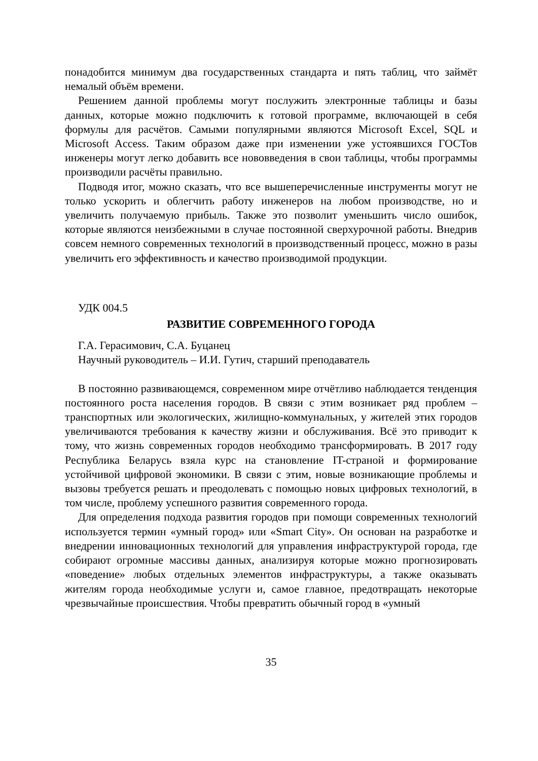понадобится минимум два государственных стандарта и пять таблиц, что займёт немалый объём времени.
Решением данной проблемы могут послужить электронные таблицы и базы данных, которые можно подключить к готовой программе, включающей в себя формулы для расчётов. Самыми популярными являются Microsoft Excel, SQL и Microsoft Access. Таким образом даже при изменении уже устоявшихся ГОСТов инженеры могут легко добавить все нововведения в свои таблицы, чтобы программы производили расчёты правильно.
Подводя итог, можно сказать, что все вышеперечисленные инструменты могут не только ускорить и облегчить работу инженеров на любом производстве, но и увеличить получаемую прибыль. Также это позволит уменьшить число ошибок, которые являются неизбежными в случае постоянной сверхурочной работы. Внедрив совсем немного современных технологий в производственный процесс, можно в разы увеличить его эффективность и качество производимой продукции.
УДК 004.5
РАЗВИТИЕ СОВРЕМЕННОГО ГОРОДА
Г.А. Герасимович, С.А. Буцанец
Научный руководитель – И.И. Гутич, старший преподаватель
В постоянно развивающемся, современном мире отчётливо наблюдается тенденция постоянного роста населения городов. В связи с этим возникает ряд проблем – транспортных или экологических, жилищно-коммунальных, у жителей этих городов увеличиваются требования к качеству жизни и обслуживания. Всё это приводит к тому, что жизнь современных городов необходимо трансформировать. В 2017 году Республика Беларусь взяла курс на становление IT-страной и формирование устойчивой цифровой экономики. В связи с этим, новые возникающие проблемы и вызовы требуется решать и преодолевать с помощью новых цифровых технологий, в том числе, проблему успешного развития современного города.
Для определения подхода развития городов при помощи современных технологий используется термин «умный город» или «Smart City». Он основан на разработке и внедрении инновационных технологий для управления инфраструктурой города, где собирают огромные массивы данных, анализируя которые можно прогнозировать «поведение» любых отдельных элементов инфраструктуры, а также оказывать жителям города необходимые услуги и, самое главное, предотвращать некоторые чрезвычайные происшествия. Чтобы превратить обычный город в «умный
35